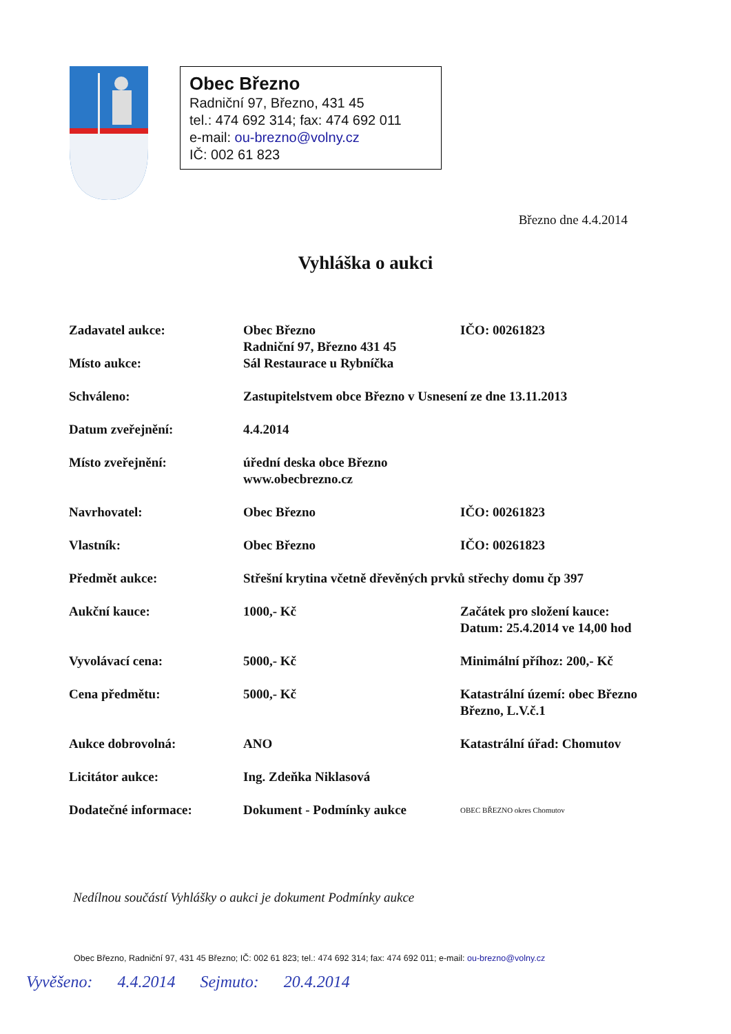Obec Březno
Radniční 97, Březno, 431 45
tel.: 474 692 314; fax: 474 692 011
e-mail: ou-brezno@volny.cz
IČ: 002 61 823
Březno dne 4.4.2014
Vyhláška o aukci
| Zadavatel aukce: Místo aukce: | Obec Březno Radniční 97, Březno 431 45 Sál Restaurace u Rybníčka | IČO: 00261823 |
| Schváleno: | Zastupitelstvem obce Březno v Usnesení ze dne 13.11.2013 | |
| Datum zveřejnění: | 4.4.2014 | |
| Místo zveřejnění: | úřední deska obce Březno www.obecbrezno.cz | |
| Navrhovatel: | Obec Březno | IČO: 00261823 |
| Vlastník: | Obec Březno | IČO: 00261823 |
| Předmět aukce: | Střešní krytina včetně dřevěných prvků střechy domu čp 397 | |
| Aukční kauce: | 1000,- Kč | Začátek pro složení kauce: Datum: 25.4.2014 ve 14,00 hod |
| Vyvolávací cena: | 5000,- Kč | Minimální příhoz: 200,- Kč |
| Cena předmětu: | 5000,- Kč | Katastrální území: obec Březno Březno, L.V.č.1 |
| Aukce dobrovolná: | ANO | Katastrální úřad: Chomutov |
| Licitátor aukce: | Ing. Zdeňka Niklasová | |
| Dodatečné informace: | Dokument - Podmínky aukce | OBEC BŘEZNO okres Chomutov |
Nedílnou součástí Vyhlášky o aukci je dokument Podmínky aukce
Obec Březno, Radniční 97, 431 45 Březno; IČ: 002 61 823; tel.: 474 692 314; fax: 474 692 011; e-mail: ou-brezno@volny.cz
Vyvěšeno: 4.4.2014 Sejmuto: 20.4.2014